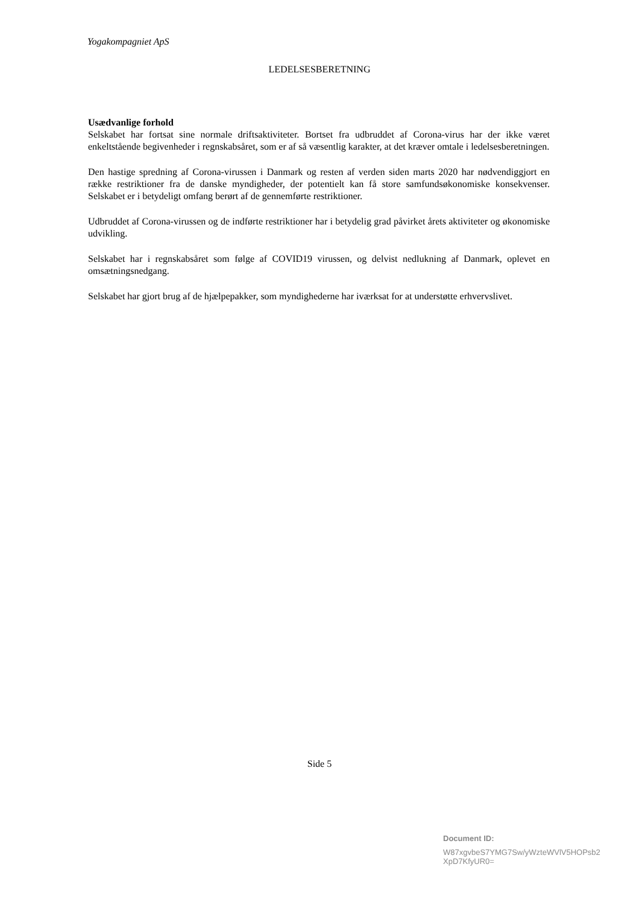Yogakompagniet ApS
LEDELSESBERETNING
Usædvanlige forhold
Selskabet har fortsat sine normale driftsaktiviteter. Bortset fra udbruddet af Corona-virus har der ikke været enkeltstående begivenheder i regnskabsåret, som er af så væsentlig karakter, at det kræver omtale i ledelsesberetningen.
Den hastige spredning af Corona-virussen i Danmark og resten af verden siden marts 2020 har nødvendiggjort en række restriktioner fra de danske myndigheder, der potentielt kan få store samfundsøkonomiske konsekvenser. Selskabet er i betydeligt omfang berørt af de gennemførte restriktioner.
Udbruddet af Corona-virussen og de indførte restriktioner har i betydelig grad påvirket årets aktiviteter og økonomiske udvikling.
Selskabet har i regnskabsåret som følge af COVID19 virussen, og delvist nedlukning af Danmark, oplevet en omsætningsnedgang.
Selskabet har gjort brug af de hjælpepakker, som myndighederne har iværksat for at understøtte erhvervslivet.
Side 5
Document ID:
W87xgvbeS7YMG7Sw/yWzteWVlV5HOPsb2
XpD7KfyUR0=